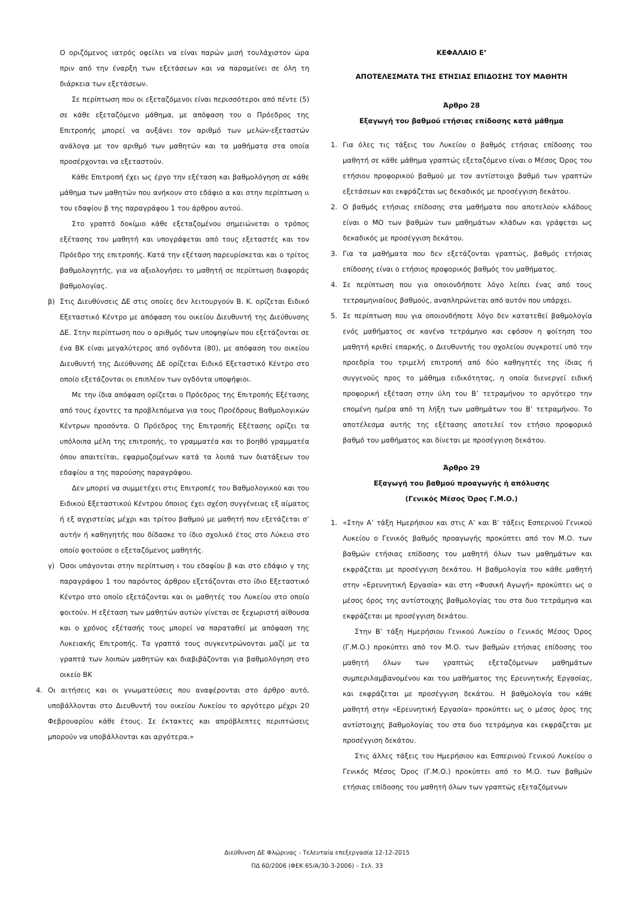Ο οριζόμενος ιατρός οφείλει να είναι παρών μισή τουλάχιστον ώρα πριν από την έναρξη των εξετάσεων και να παραμείνει σε όλη τη διάρκεια των εξετάσεων.
Σε περίπτωση που οι εξεταζόμενοι είναι περισσότεροι από πέντε (5) σε κάθε εξεταζόμενο μάθημα, με απόφαση του ο Πρόεδρος της Επιτροπής μπορεί να αυξάνει τον αριθμό των μελών-εξεταστών ανάλογα με τον αριθμό των μαθητών και τα μαθήματα στα οποία προσέρχονται να εξεταστούν.
Κάθε Επιτροπή έχει ως έργο την εξέταση και βαθμολόγηση σε κάθε μάθημα των μαθητών που ανήκουν στο εδάφιο α και στην περίπτωση ιι του εδαφίου β της παραγράφου 1 του άρθρου αυτού.
Στο γραπτό δοκίμιο κάθε εξεταζομένου σημειώνεται ο τρόπος εξέτασης του μαθητή και υπογράφεται από τους εξεταστές και τον Πρόεδρο της επιτροπής. Κατά την εξέταση παρευρίσκεται και ο τρίτος βαθμολογητής, για να αξιολογήσει το μαθητή σε περίπτωση διαφοράς βαθμολογίας.
β) Στις Διευθύνσεις ΔΕ στις οποίες δεν λειτουργούν Β. Κ. ορίζεται Ειδικό Εξεταστικό Κέντρο με απόφαση του οικείου Διευθυντή της Διεύθυνσης ΔΕ. Στην περίπτωση που ο αριθμός των υποψηφίων που εξετάζονται σε ένα ΒΚ είναι μεγαλύτερος από ογδόντα (80), με απόφαση του οικείου Διευθυντή της Διεύθυνσης ΔΕ ορίζεται Ειδικό Εξεταστικό Κέντρο στο οποίο εξετάζονται οι επιπλέον των ογδόντα υποψήφιοι.
Με την ίδια απόφαση ορίζεται ο Πρόεδρος της Επιτροπής Εξέτασης από τους έχοντες τα προβλεπόμενα για τους Προέδρους Βαθμολογικών Κέντρων προσόντα. Ο Πρόεδρος της Επιτροπής Εξέτασης ορίζει τα υπόλοιπα μέλη της επιτροπής, το γραμματέα και το βοηθό γραμματέα όπου απαιτείται, εφαρμοζομένων κατά τα λοιπά των διατάξεων του εδαφίου α της παρούσης παραγράφου.
Δεν μπορεί να συμμετέχει στις Επιτροπές του Βαθμολογικού και του Ειδικού Εξεταστικού Κέντρου όποιος έχει σχέση συγγένειας εξ αίματος ή εξ αγχιστείας μέχρι και τρίτου βαθμού με μαθητή που εξετάζεται σ’ αυτήν ή καθηγητής που δίδασκε το ίδιο σχολικό έτος στο Λύκειο στο οποίο φοιτούσε ο εξεταζόμενος μαθητής.
γ) Όσοι υπάγονται στην περίπτωση ι του εδαφίου β και στο εδάφιο γ της παραγράφου 1 του παρόντος άρθρου εξετάζονται στο ίδιο Εξεταστικό Κέντρο στο οποίο εξετάζονται και οι μαθητές του Λυκείου στο οποίο φοιτούν. Η εξέταση των μαθητών αυτών γίνεται σε ξεχωριστή αίθουσα και ο χρόνος εξέτασής τους μπορεί να παραταθεί με απόφαση της Λυκειακής Επιτροπής. Τα γραπτά τους συγκεντρώνονται μαζί με τα γραπτά των λοιπών μαθητών και διαβιβάζονται για βαθμολόγηση στο οικείο ΒΚ
4. Οι αιτήσεις και οι γνωματεύσεις που αναφέρονται στο άρθρο αυτό, υποβάλλονται στο Διευθυντή του οικείου Λυκείου το αργότερο μέχρι 20 Φεβρουαρίου κάθε έτους. Σε έκτακτες και απρόβλεπτες περιπτώσεις μπορούν να υποβάλλονται και αργότερα.»
ΚΕΦΑΛΑΙΟ Ε’
ΑΠΟΤΕΛΕΣΜΑΤΑ ΤΗΣ ΕΤΗΣΙΑΣ ΕΠΙΔΟΣΗΣ ΤΟΥ ΜΑΘΗΤΗ
Άρθρο 28
Εξαγωγή του βαθμού ετήσιας επίδοσης κατά μάθημα
1. Για όλες τις τάξεις του Λυκείου ο βαθμός ετήσιας επίδοσης του μαθητή σε κάθε μάθημα γραπτώς εξεταζόμενο είναι ο Μέσος Όρος του ετήσιου προφορικού βαθμού με τον αντίστοιχο βαθμό των γραπτών εξετάσεων και εκφράζεται ως δεκαδικός με προσέγγιση δεκάτου.
2. Ο βαθμός ετήσιας επίδοσης στα μαθήματα που αποτελούν κλάδους είναι ο ΜΟ των βαθμών των μαθημάτων κλάδων και γράφεται ως δεκαδικός με προσέγγιση δεκάτου.
3. Για τα μαθήματα που δεν εξετάζονται γραπτώς, βαθμός ετήσιας επίδοσης είναι ο ετήσιος προφορικός βαθμός του μαθήματος.
4. Σε περίπτωση που για οποιονδήποτε λόγο λείπει ένας από τους τετραμηνιαίους βαθμούς, αναπληρώνεται από αυτόν που υπάρχει.
5. Σε περίπτωση που για οποιονδήποτε λόγο δεν κατατεθεί βαθμολογία ενός μαθήματος σε κανένα τετράμηνο και εφόσον η φοίτηση του μαθητή κριθεί επαρκής, ο Διευθυντής του σχολείου συγκροτεί υπό την προεδρία του τριμελή επιτροπή από δύο καθηγητές της ίδιας ή συγγενούς προς το μάθημα ειδικότητας, η οποία διενεργεί ειδική προφορική εξέταση στην ύλη του Β’ τετραμήνου το αργότερο την επομένη ημέρα από τη λήξη των μαθημάτων του Β’ τετραμήνου. Το αποτέλεσμα αυτής της εξέτασης αποτελεί τον ετήσιο προφορικό βαθμό του μαθήματος και δίνεται με προσέγγιση δεκάτου.
Άρθρο 29
Εξαγωγή του βαθμού προαγωγής ή απόλυσης
(Γενικός Μέσος Όρος Γ.Μ.Ο.)
1. «Στην Α’ τάξη Ημερήσιου και στις Α’ και Β’ τάξεις Εσπερινού Γενικού Λυκείου ο Γενικός βαθμός προαγωγής προκύπτει από τον Μ.Ο. των βαθμών ετήσιας επίδοσης του μαθητή όλων των μαθημάτων και εκφράζεται με προσέγγιση δεκάτου. Η βαθμολογία του κάθε μαθητή στην «Ερευνητική Εργασία» και στη «Φυσική Αγωγή» προκύπτει ως ο μέσος όρος της αντίστοιχης βαθμολογίας του στα δυο τετράμηνα και εκφράζεται με προσέγγιση δεκάτου.
Στην Β’ τάξη Ημερήσιου Γενικού Λυκείου ο Γενικός Μέσος Όρος (Γ.Μ.Ο.) προκύπτει από τον Μ.Ο. των βαθμών ετήσιας επίδοσης του μαθητή όλων των γραπτώς εξεταζόμενων μαθημάτων συμπεριλαμβανομένου και του μαθήματος της Ερευνητικής Εργασίας, και εκφράζεται με προσέγγιση δεκάτου. Η βαθμολογία του κάθε μαθητή στην «Ερευνητική Εργασία» προκύπτει ως ο μέσος όρος της αντίστοιχης βαθμολογίας του στα δυο τετράμηνα και εκφράζεται με προσέγγιση δεκάτου.
Στις άλλες τάξεις του Ημερήσιου και Εσπερινού Γενικού Λυκείου ο Γενικός Μέσος Όρος (Γ.Μ.Ο.) προκύπτει από το Μ.Ο. των βαθμών ετήσιας επίδοσης του μαθητή όλων των γραπτώς εξεταζόμενων
Διεύθυνση ΔΕ Φλώρινας - Τελευταία επεξεργασία 12-12-2015
ΠΔ 60/2006 (ΦΕΚ 65/Α/30-3-2006) – Σελ. 33